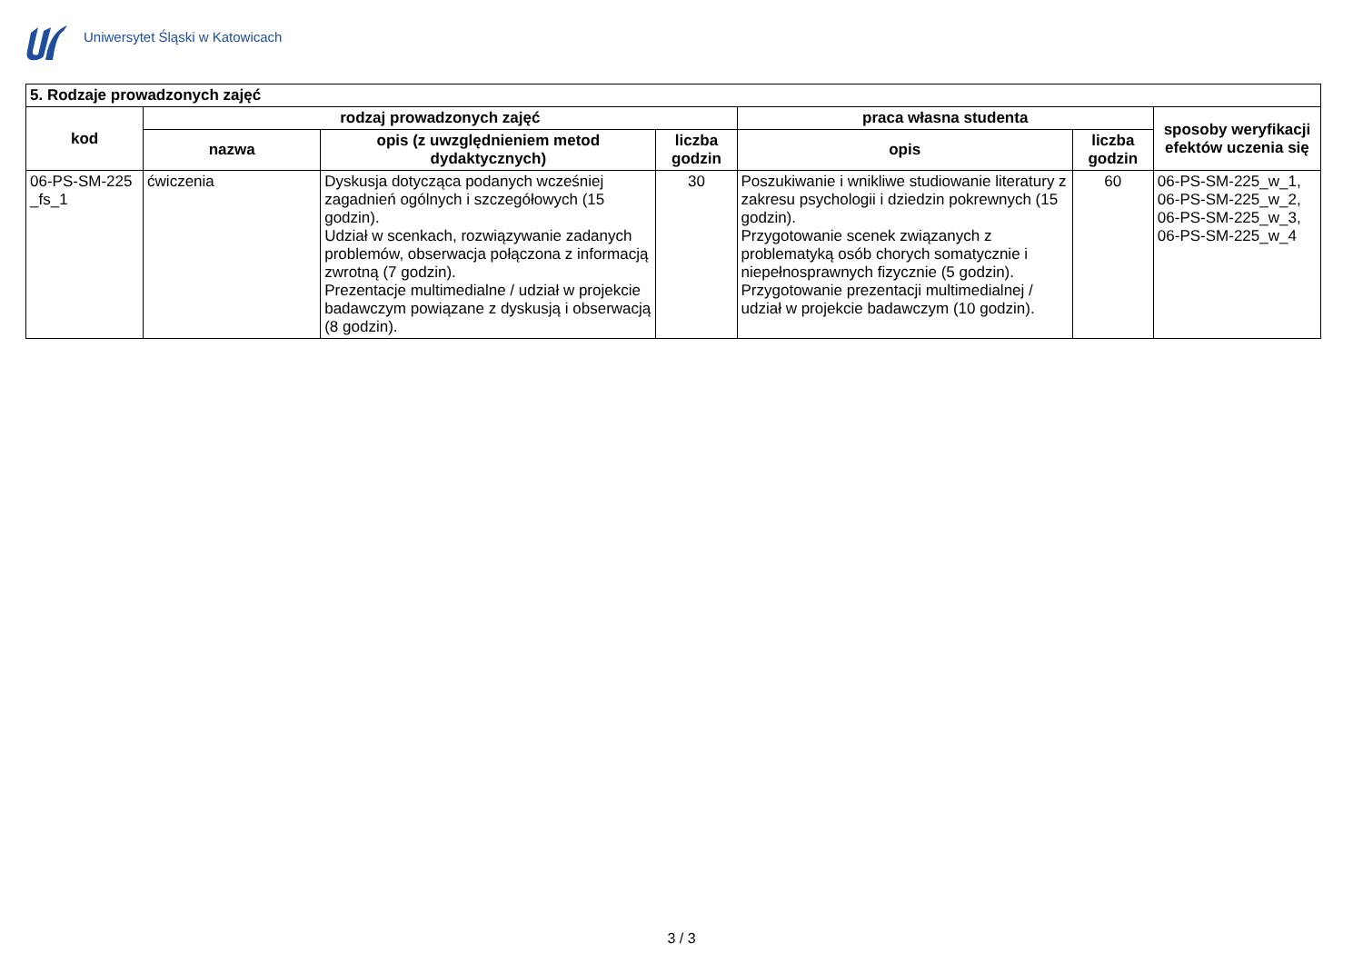Uniwersytet Śląski w Katowicach
| 5. Rodzaje prowadzonych zajęć | | | | | | |
| --- | --- | --- | --- | --- | --- | --- |
| kod | rodzaj prowadzonych zajęć | | | praca własna studenta | | sposoby weryfikacji efektów uczenia się |
| | nazwa | opis (z uwzględnieniem metod dydaktycznych) | liczba godzin | opis | liczba godzin | |
| 06-PS-SM-225 _fs_1 | ćwiczenia | Dyskusja dotycząca podanych wcześniej zagadnień ogólnych i szczegółowych (15 godzin). Udział w scenkach, rozwiązywanie zadanych problemów, obserwacja połączona z informacją zwrotną (7 godzin). Prezentacje multimedialne / udział w projekcie badawczym powiązane z dyskusją i obserwacją (8 godzin). | 30 | Poszukiwanie i wnikliwe studiowanie literatury z zakresu psychologii i dziedzin pokrewnych (15 godzin). Przygotowanie scenek związanych z problematyką osób chorych somatycznie i niepełnosprawnych fizycznie (5 godzin). Przygotowanie prezentacji multimedialnej / udział w projekcie badawczym (10 godzin). | 60 | 06-PS-SM-225_w_1, 06-PS-SM-225_w_2, 06-PS-SM-225_w_3, 06-PS-SM-225_w_4 |
3 / 3